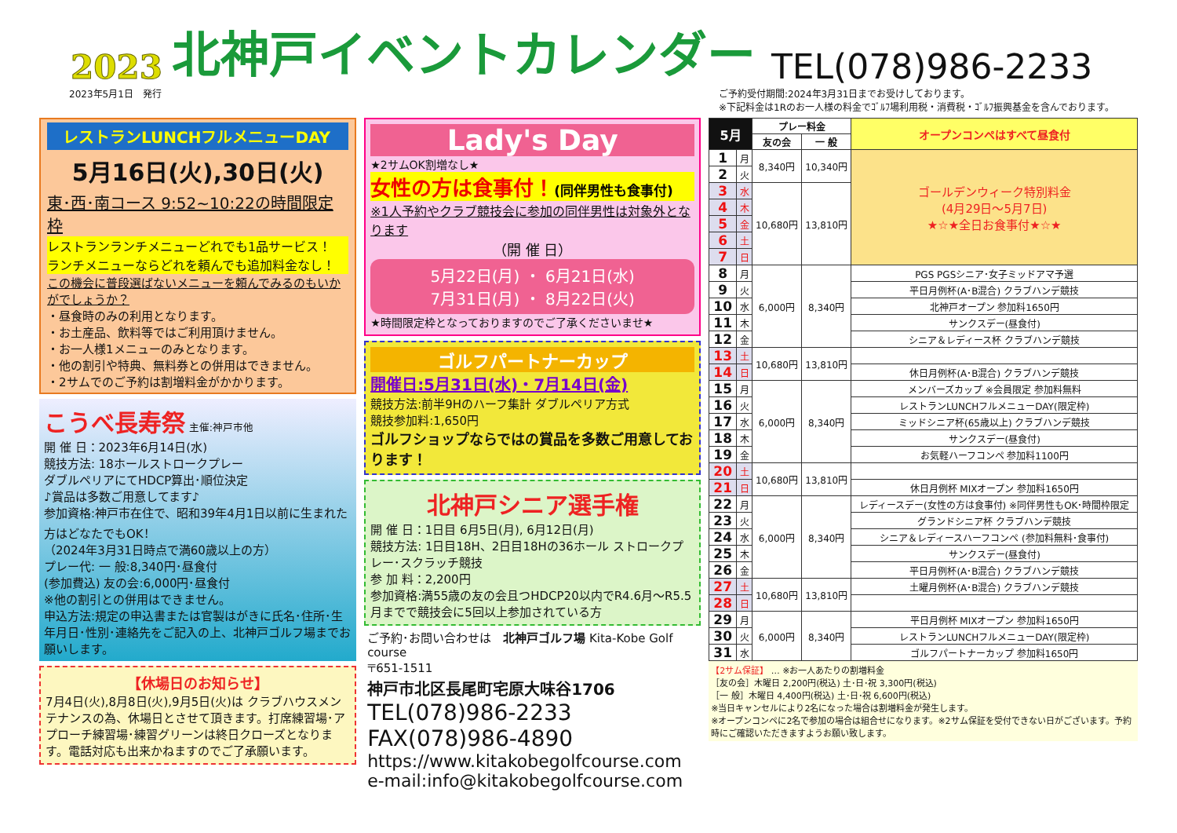2023 北神戸イベントカレンダー TEL(078)986-2233
2023年5月1日　発行 ご予約受付期間:2024年3月31日までお受けしております。
※下記料金は1Rのお一人様の料金でｺﾞﾙﾌ場利用税・消費税・ｺﾞﾙﾌ振興基金を含んでおります。
レストランLUNCHフルメニューDAY
5月16日(火),30日(火)
東･西･南コース 9:52~10:22の時間限定枠
レストランランチメニューどれでも1品サービス！
ランチメニューならどれを頼んでも追加料金なし！
この機会に普段選ばないメニューを頼んでみるのもいかがでしょうか？
・昼食時のみの利用となります。
・お土産品、飲料等ではご利用頂けません。
・お一人様1メニューのみとなります。
・他の割引や特典、無料券との併用はできません。
・2サムでのご予約は割増料金がかかります。
こうべ長寿祭 主催:神戸市他
開 催 日：2023年6月14日(水)
競技方法: 18ホールストロークプレー
ダブルペリアにてHDCP算出･順位決定
♪賞品は多数ご用意してます♪
参加資格:神戸市在住で、昭和39年4月1日以前に生まれた方はどなたでもOK！
（2024年3月31日時点で満60歳以上の方）
プレー代: 一 般:8,340円･昼食付
(参加費込) 友の会:6,000円･昼食付
※他の割引との併用はできません。
申込方法:規定の申込書または官製はがきに氏名･住所･生年月日･性別･連絡先をご記入の上、北神戸ゴルフ場までお願いします。
【休場日のお知らせ】
7月4日(火),8月8日(火),9月5日(火)は クラブハウスメンテナンスの為、休場日とさせて頂きます。打席練習場･アプローチ練習場･練習グリーンは終日クローズとなります。電話対応も出来かねますのでご了承願います。
Lady's Day
★2サムOK割増なし★
女性の方は食事付！(同伴男性も食事付)
※1人予約やクラブ競技会に参加の同伴男性は対象外となります
（開 催 日）
5月22日(月) ・ 6月21日(水)
7月31日(月) ・ 8月22日(火)
★時間限定枠となっておりますのでご了承くださいませ★
ゴルフパートナーカップ
開催日:5月31日(水)・7月14日(金)
競技方法:前半9Hのハーフ集計 ダブルペリア方式
競技参加料:1,650円
ゴルフショップならではの賞品を多数ご用意しております！
北神戸シニア選手権
開 催 日：1日目 6月5日(月), 6月12日(月)
競技方法: 1日目18H、2日目18Hの36ホール ストロークプレー･スクラッチ競技
参 加 料：2,200円
参加資格:満55歳の友の会且つHDCP20以内でR4.6月～R5.5月までで競技会に5回以上参加されている方
ご予約･お問い合わせは　北神戸ゴルフ場 Kita-Kobe Golf course
〒651-1511
神戸市北区長尾町宅原大味谷1706
TEL(078)986-2233
FAX(078)986-4890
https://www.kitakobegolfcourse.com
e-mail:info@kitakobegolfcourse.com
| 5月 | | プレー料金 | | オープンコンペはすべて昼食付 |
| --- | --- | --- | --- | --- |
| | | 友の会 | 一 般 | |
| 1 | 月 | 8,340円 | 10,340円 | ゴールデンウィーク特別料金 (4月29日～5月7日) ★☆★全日お食事付★☆★ |
| 2 | 火 | | | |
| 3 | 水 | 10,680円 | 13,810円 | |
| 4 | 木 | | | |
| 5 | 金 | | | |
| 6 | 土 | | | |
| 7 | 日 | | | |
| 8 | 月 | 6,000円 | 8,340円 | PGS PGSシニア･女子ミッドアマ予選 |
| 9 | 火 | | | 平日月例杯(A･B混合) クラブハンデ競技 |
| 10 | 水 | | | 北神戸オープン 参加料1650円 |
| 11 | 木 | | | サンクスデー(昼食付) |
| 12 | 金 | | | シニア＆レディース杯 クラブハンデ競技 |
| 13 | 土 | 10,680円 | 13,810円 | |
| 14 | 日 | | | 休日月例杯(A･B混合) クラブハンデ競技 |
| 15 | 月 | 6,000円 | 8,340円 | メンバーズカップ ※会員限定 参加料無料 |
| 16 | 火 | | | レストランLUNCHフルメニューDAY(限定枠) |
| 17 | 水 | | | ミッドシニア杯(65歳以上) クラブハンデ競技 |
| 18 | 木 | | | サンクスデー(昼食付) |
| 19 | 金 | | | お気軽ハーフコンペ 参加料1100円 |
| 20 | 土 | 10,680円 | 13,810円 | |
| 21 | 日 | | | 休日月例杯 MIXオープン 参加料1650円 |
| 22 | 月 | 6,000円 | 8,340円 | レディースデー(女性の方は食事付) ※同伴男性もOK･時間枠限定 |
| 23 | 火 | | | グランドシニア杯 クラブハンデ競技 |
| 24 | 水 | | | シニア＆レディースハーフコンペ (参加料無料･食事付) |
| 25 | 木 | | | サンクスデー(昼食付) |
| 26 | 金 | | | 平日月例杯(A･B混合) クラブハンデ競技 |
| 27 | 土 | 10,680円 | 13,810円 | 土曜月例杯(A･B混合) クラブハンデ競技 |
| 28 | 日 | | | |
| 29 | 月 | 6,000円 | 8,340円 | 平日月例杯 MIXオープン 参加料1650円 |
| 30 | 火 | | | レストランLUNCHフルメニューDAY(限定枠) |
| 31 | 水 | | | ゴルフパートナーカップ 参加料1650円 |
【2サム保証】 … ※お一人あたりの割増料金
［友の会］木曜日 2,200円(税込) 土･日･祝 3,300円(税込)
［一 般］木曜日 4,400円(税込) 土･日･祝 6,600円(税込)
※当日キャンセルにより2名になった場合は割増料金が発生します。
※オープンコンペに2名で参加の場合は組合せになります。※2サム保証を受付できない日がございます。予約時にご確認いただきますようお願い致します。